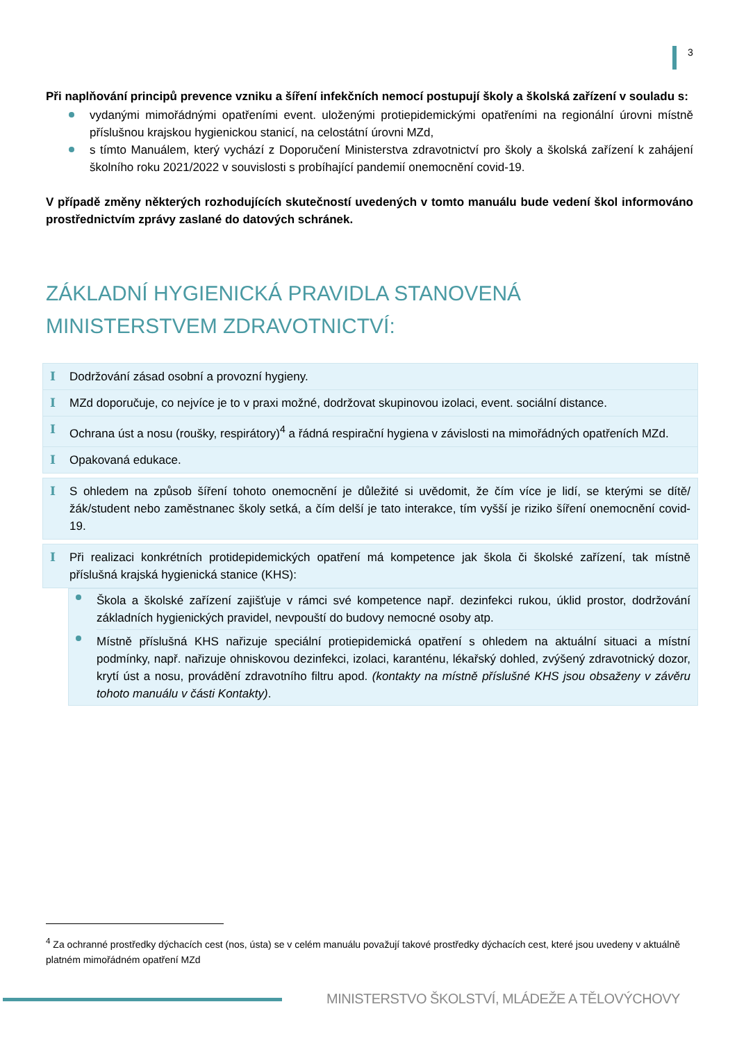3
Při naplňování principů prevence vzniku a šíření infekčních nemocí postupují školy a školská zařízení v souladu s:
vydanými mimořádnými opatřeními event. uloženými protiepidemickými opatřeními na regionální úrovni místně příslušnou krajskou hygienickou stanicí, na celostátní úrovni MZd,
s tímto Manuálem, který vychází z Doporučení Ministerstva zdravotnictví pro školy a školská zařízení k zahájení školního roku 2021/2022 v souvislosti s probíhající pandemií onemocnění covid-19.
V případě změny některých rozhodujících skutečností uvedených v tomto manuálu bude vedení škol informováno prostřednictvím zprávy zaslané do datových schránek.
ZÁKLADNÍ HYGIENICKÁ PRAVIDLA STANOVENÁ MINISTERSTVEM ZDRAVOTNICTVÍ:
I Dodržování zásad osobní a provozní hygieny.
I MZd doporučuje, co nejvíce je to v praxi možné, dodržovat skupinovou izolaci, event. sociální distance.
I Ochrana úst a nosu (roušky, respirátory)<sup>4</sup> a řádná respirační hygiena v závislosti na mimořádných opatřeních MZd.
I Opakovaná edukace.
I S ohledem na způsob šíření tohoto onemocnění je důležité si uvědomit, že čím více je lidí, se kterými se dítě/žák/student nebo zaměstnanec školy setká, a čím delší je tato interakce, tím vyšší je riziko šíření onemocnění covid-19.
I Při realizaci konkrétních protidepidemických opatření má kompetence jak škola či školské zařízení, tak místně příslušná krajská hygienická stanice (KHS):
Škola a školské zařízení zajišťuje v rámci své kompetence např. dezinfekci rukou, úklid prostor, dodržování základních hygienických pravidel, nevpouští do budovy nemocné osoby atp.
Místně příslušná KHS nařizuje speciální protiepidemická opatření s ohledem na aktuální situaci a místní podmínky, např. nařizuje ohniskovou dezinfekci, izolaci, karanténu, lékařský dohled, zvýšený zdravotnický dozor, krytí úst a nosu, provádění zdravotního filtru apod. (kontakty na místně příslušné KHS jsou obsaženy v závěru tohoto manuálu v části Kontakty).
<sup>4</sup> Za ochranné prostředky dýchacích cest (nos, ústa) se v celém manuálu považují takové prostředky dýchacích cest, které jsou uvedeny v aktuálně platném mimořádném opatření MZd
MINISTERSTVO ŠKOLSTVÍ, MLÁDEŽE A TĚLOVÝCHOVY